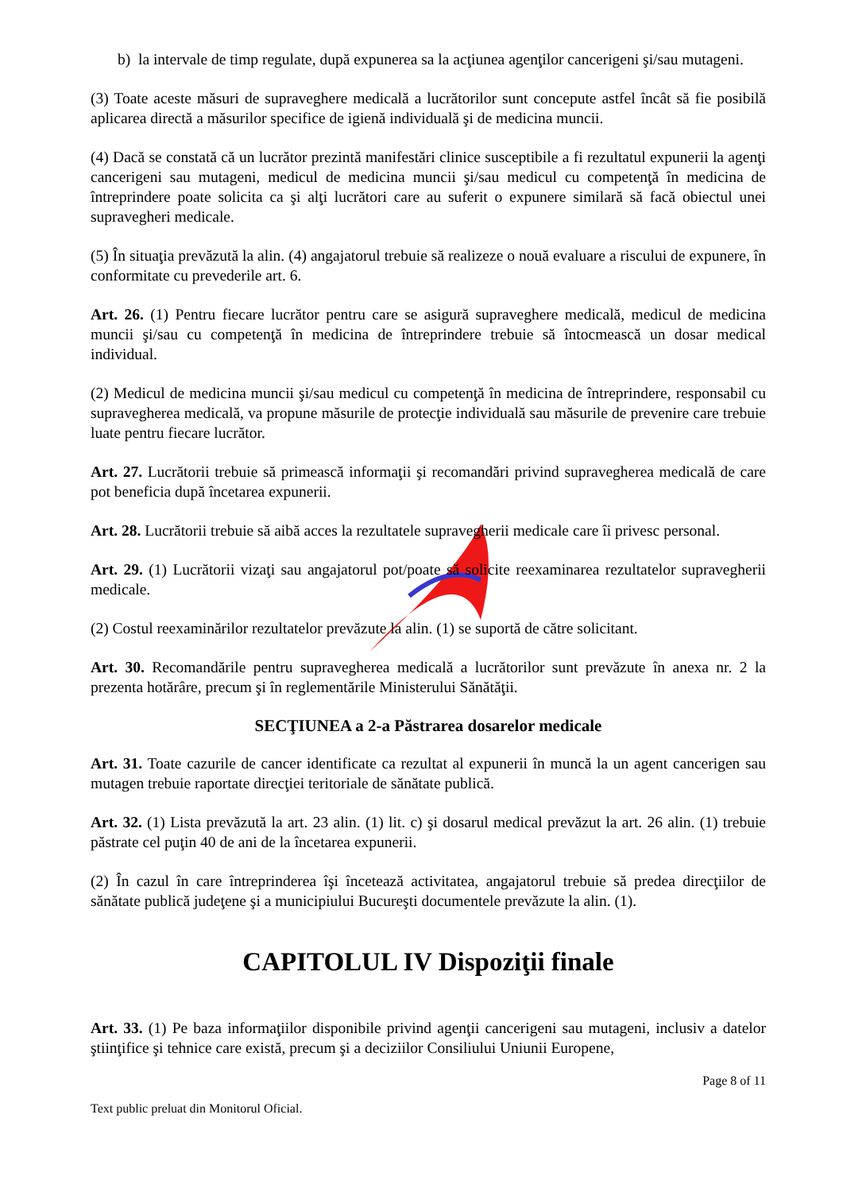b) la intervale de timp regulate, după expunerea sa la acţiunea agenţilor cancerigeni şi/sau mutageni.
(3) Toate aceste măsuri de supraveghere medicală a lucrătorilor sunt concepute astfel încât să fie posibilă aplicarea directă a măsurilor specifice de igienă individuală şi de medicina muncii.
(4) Dacă se constată că un lucrător prezintă manifestări clinice susceptibile a fi rezultatul expunerii la agenţi cancerigeni sau mutageni, medicul de medicina muncii şi/sau medicul cu competenţă în medicina de întreprindere poate solicita ca şi alţi lucrători care au suferit o expunere similară să facă obiectul unei supravegheri medicale.
(5) În situaţia prevăzută la alin. (4) angajatorul trebuie să realizeze o nouă evaluare a riscului de expunere, în conformitate cu prevederile art. 6.
Art. 26. (1) Pentru fiecare lucrător pentru care se asigură supraveghere medicală, medicul de medicina muncii şi/sau cu competenţă în medicina de întreprindere trebuie să întocmească un dosar medical individual.
(2) Medicul de medicina muncii şi/sau medicul cu competenţă în medicina de întreprindere, responsabil cu supravegherea medicală, va propune măsurile de protecţie individuală sau măsurile de prevenire care trebuie luate pentru fiecare lucrător.
Art. 27. Lucrătorii trebuie să primească informaţii şi recomandări privind supravegherea medicală de care pot beneficia după încetarea expunerii.
Art. 28. Lucrătorii trebuie să aibă acces la rezultatele supravegherii medicale care îi privesc personal.
Art. 29. (1) Lucrătorii vizaţi sau angajatorul pot/poate să solicite reexaminarea rezultatelor supravegherii medicale.
(2) Costul reexaminărilor rezultatelor prevăzute la alin. (1) se suportă de către solicitant.
Art. 30. Recomandările pentru supravegherea medicală a lucrătorilor sunt prevăzute în anexa nr. 2 la prezenta hotărâre, precum şi în reglementările Ministerului Sănătăţii.
SECŢIUNEA a 2-a Păstrarea dosarelor medicale
Art. 31. Toate cazurile de cancer identificate ca rezultat al expunerii în muncă la un agent cancerigen sau mutagen trebuie raportate direcţiei teritoriale de sănătate publică.
Art. 32. (1) Lista prevăzută la art. 23 alin. (1) lit. c) şi dosarul medical prevăzut la art. 26 alin. (1) trebuie păstrate cel puţin 40 de ani de la încetarea expunerii.
(2) În cazul în care întreprinderea îşi încetează activitatea, angajatorul trebuie să predea direcţiilor de sănătate publică judeţene şi a municipiului Bucureşti documentele prevăzute la alin. (1).
CAPITOLUL IV Dispoziţii finale
Art. 33. (1) Pe baza informaţiilor disponibile privind agenţii cancerigeni sau mutageni, inclusiv a datelor ştiinţifice şi tehnice care există, precum şi a deciziilor Consiliului Uniunii Europene,
Page 8 of 11
Text public preluat din Monitorul Oficial.